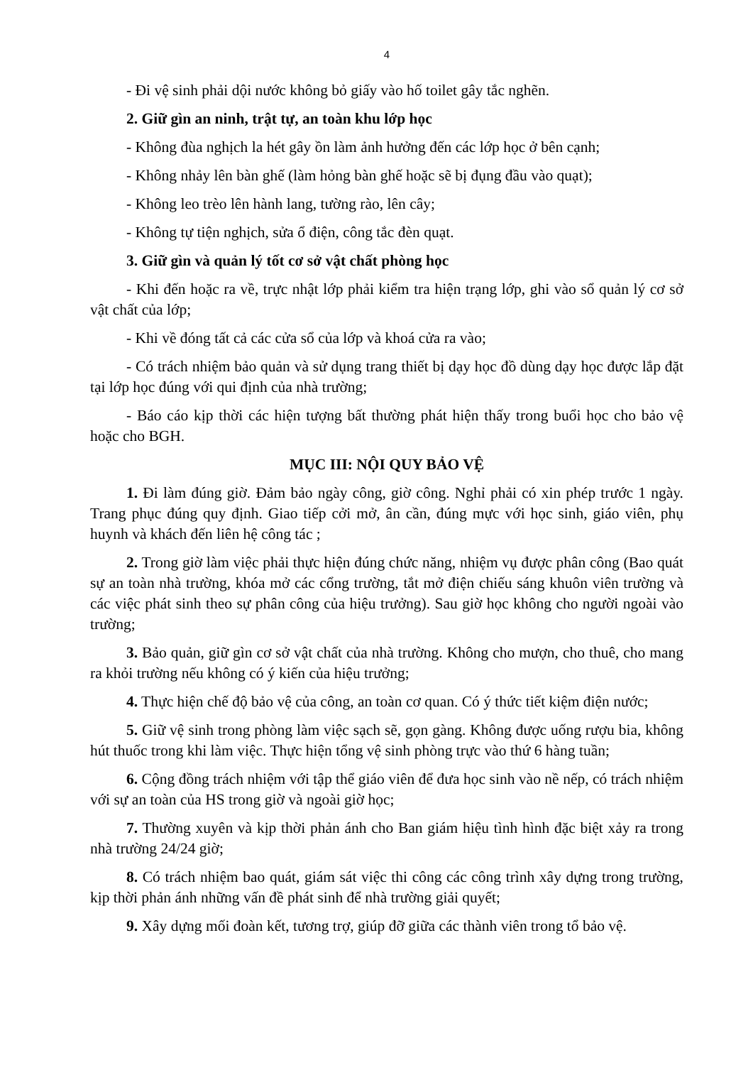4
- Đi vệ sinh phải dội nước không bỏ giấy vào hố toilet gây tắc nghẽn.
2. Giữ gìn an ninh, trật tự, an toàn khu lớp học
- Không đùa nghịch la hét gây ồn làm ảnh hưởng đến các lớp học ở bên cạnh;
- Không nhảy lên bàn ghế (làm hỏng bàn ghế hoặc sẽ bị đụng đầu vào quạt);
- Không leo trèo lên hành lang, tường rào, lên cây;
- Không tự tiện nghịch, sửa ổ điện, công tắc đèn quạt.
3. Giữ gìn và quản lý tốt cơ sở vật chất phòng học
- Khi đến hoặc ra về, trực nhật lớp phải kiểm tra hiện trạng lớp, ghi vào sổ quản lý cơ sở vật chất của lớp;
- Khi về đóng tất cả các cửa sổ của lớp và khoá cửa ra vào;
- Có trách nhiệm bảo quản và sử dụng trang thiết bị dạy học đồ dùng dạy học được lắp đặt tại lớp học đúng với qui định của nhà trường;
- Báo cáo kịp thời các hiện tượng bất thường phát hiện thấy trong buổi học cho bảo vệ hoặc cho BGH.
MỤC III: NỘI QUY BẢO VỆ
1. Đi làm đúng giờ. Đảm bảo ngày công, giờ công. Nghỉ phải có xin phép trước 1 ngày. Trang phục đúng quy định. Giao tiếp cởi mở, ân cần, đúng mực với học sinh, giáo viên, phụ huynh và khách đến liên hệ công tác ;
2. Trong giờ làm việc phải thực hiện đúng chức năng, nhiệm vụ được phân công (Bao quát sự an toàn nhà trường, khóa mở các cổng trường, tắt mở điện chiếu sáng khuôn viên trường và các việc phát sinh theo sự phân công của hiệu trưởng). Sau giờ học không cho người ngoài vào trường;
3. Bảo quản, giữ gìn cơ sở vật chất của nhà trường. Không cho mượn, cho thuê, cho mang ra khỏi trường nếu không có ý kiến của hiệu trưởng;
4. Thực hiện chế độ bảo vệ của công, an toàn cơ quan. Có ý thức tiết kiệm điện nước;
5. Giữ vệ sinh trong phòng làm việc sạch sẽ, gọn gàng. Không được uống rượu bia, không hút thuốc trong khi làm việc. Thực hiện tổng vệ sinh phòng trực vào thứ 6 hàng tuần;
6. Cộng đồng trách nhiệm với tập thể giáo viên để đưa học sinh vào nề nếp, có trách nhiệm với sự an toàn của HS trong giờ và ngoài giờ học;
7. Thường xuyên và kịp thời phản ánh cho Ban giám hiệu tình hình đặc biệt xảy ra trong nhà trường 24/24 giờ;
8. Có trách nhiệm bao quát, giám sát việc thi công các công trình xây dựng trong trường, kịp thời phản ánh những vấn đề phát sinh để nhà trường giải quyết;
9. Xây dựng mối đoàn kết, tương trợ, giúp đỡ giữa các thành viên trong tổ bảo vệ.